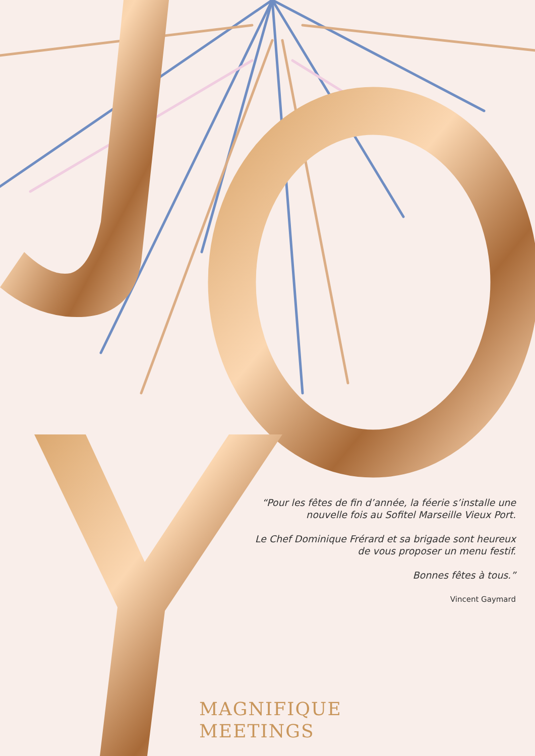“Pour les fêtes de fin d’année, la féerie s’installe une nouvelle fois au Sofitel Marseille Vieux Port.
Le Chef Dominique Frérard et sa brigade sont heureux de vous proposer un menu festif.
Bonnes fêtes à tous.”
Vincent Gaymard
MAGNIFIQUE
MEETINGS